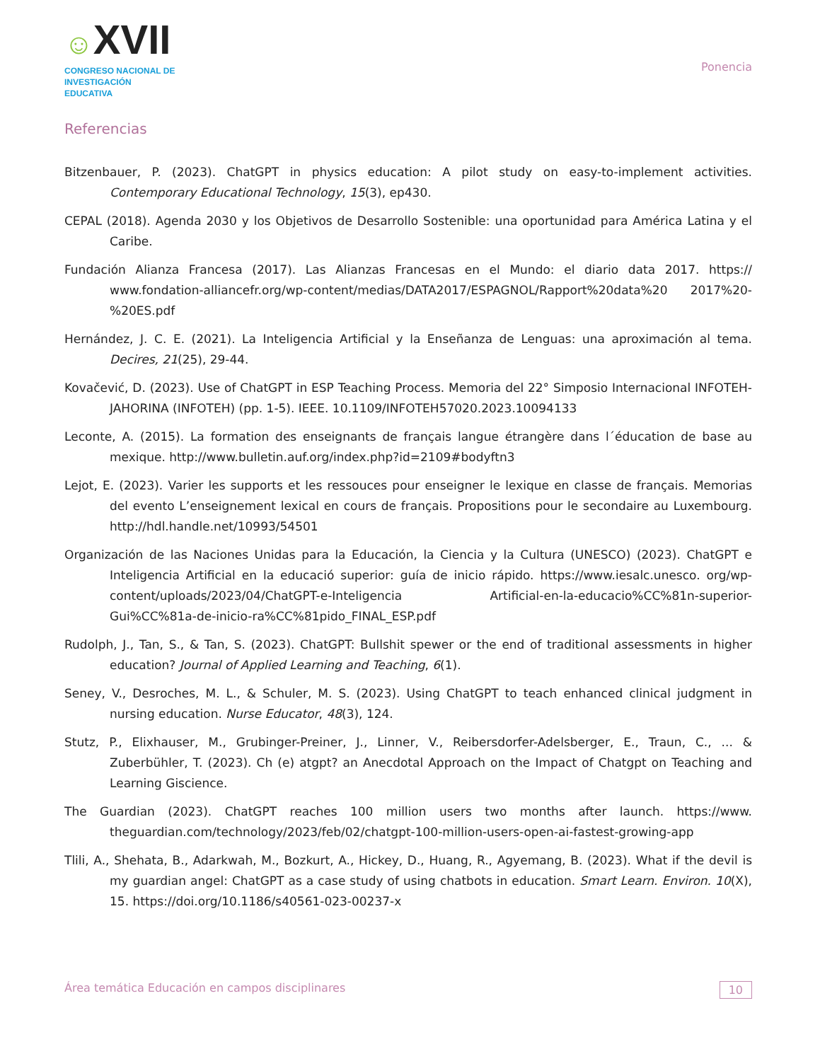☺XVII
CONGRESO NACIONAL DE
INVESTIGACIÓN EDUCATIVA
Ponencia
Referencias
Bitzenbauer, P. (2023). ChatGPT in physics education: A pilot study on easy-to-implement activities. Contemporary Educational Technology, 15(3), ep430.
CEPAL (2018). Agenda 2030 y los Objetivos de Desarrollo Sostenible: una oportunidad para América Latina y el Caribe.
Fundación Alianza Francesa (2017). Las Alianzas Francesas en el Mundo: el diario data 2017. https:// www.fondation-alliancefr.org/wp-content/medias/DATA2017/ESPAGNOL/Rapport%20data%20 2017%20-%20ES.pdf
Hernández, J. C. E. (2021). La Inteligencia Artificial y la Enseñanza de Lenguas: una aproximación al tema. Decires, 21(25), 29-44.
Kovačević, D. (2023). Use of ChatGPT in ESP Teaching Process. Memoria del 22° Simposio Internacional INFOTEH-JAHORINA (INFOTEH) (pp. 1-5). IEEE. 10.1109/INFOTEH57020.2023.10094133
Leconte, A. (2015). La formation des enseignants de français langue étrangère dans l´éducation de base au mexique. http://www.bulletin.auf.org/index.php?id=2109#bodyftn3
Lejot, E. (2023). Varier les supports et les ressouces pour enseigner le lexique en classe de français. Memorias del evento L’enseignement lexical en cours de français. Propositions pour le secondaire au Luxembourg. http://hdl.handle.net/10993/54501
Organización de las Naciones Unidas para la Educación, la Ciencia y la Cultura (UNESCO) (2023). ChatGPT e Inteligencia Artificial en la educació superior: guía de inicio rápido. https://www.iesalc.unesco. org/wp-content/uploads/2023/04/ChatGPT-e-Inteligencia Artificial-en-la-educacio%CC%81n-superior-Gui%CC%81a-de-inicio-ra%CC%81pido_FINAL_ESP.pdf
Rudolph, J., Tan, S., & Tan, S. (2023). ChatGPT: Bullshit spewer or the end of traditional assessments in higher education? Journal of Applied Learning and Teaching, 6(1).
Seney, V., Desroches, M. L., & Schuler, M. S. (2023). Using ChatGPT to teach enhanced clinical judgment in nursing education. Nurse Educator, 48(3), 124.
Stutz, P., Elixhauser, M., Grubinger-Preiner, J., Linner, V., Reibersdorfer-Adelsberger, E., Traun, C., ... & Zuberbühler, T. (2023). Ch (e) atgpt? an Anecdotal Approach on the Impact of Chatgpt on Teaching and Learning Giscience.
The Guardian (2023). ChatGPT reaches 100 million users two months after launch. https://www. theguardian.com/technology/2023/feb/02/chatgpt-100-million-users-open-ai-fastest-growing-app
Tlili, A., Shehata, B., Adarkwah, M., Bozkurt, A., Hickey, D., Huang, R., Agyemang, B. (2023). What if the devil is my guardian angel: ChatGPT as a case study of using chatbots in education. Smart Learn. Environ. 10(X), 15. https://doi.org/10.1186/s40561-023-00237-x
Área temática Educación en campos disciplinares 10